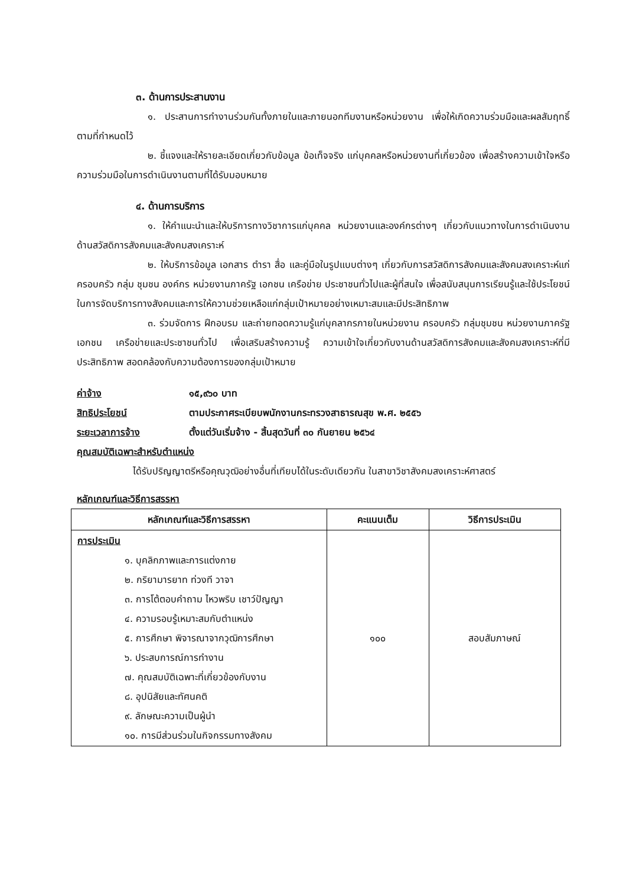๓. ด้านการประสานงาน
๑. ประสานการทำงานร่วมกันทั้งภายในและภายนอกทีมงานหรือหน่วยงาน เพื่อให้เกิดความร่วมมือและผลสัมฤทธิ์ตามที่กำหนดไว้
๒. ชี้แจงและให้รายละเอียดเกี่ยวกับข้อมูล ข้อเท็จจริง แก่บุคคลหรือหน่วยงานที่เกี่ยวข้อง เพื่อสร้างความเข้าใจหรือความร่วมมือในการดำเนินงานตามที่ได้รับมอบหมาย
๔. ด้านการบริการ
๑. ให้คำแนะนำและให้บริการทางวิชาการแก่บุคคล หน่วยงานและองค์กรต่างๆ เกี่ยวกับแนวทางในการดำเนินงานด้านสวัสดิการสังคมและสังคมสงเคราะห์
๒. ให้บริการข้อมูล เอกสาร ตำรา สื่อ และคู่มือในรูปแบบต่างๆ เกี่ยวกับการสวัสดิการสังคมและสังคมสงเคราะห์แก่ครอบครัว กลุ่ม ชุมชน องค์กร หน่วยงานภาครัฐ เอกชน เครือข่าย ประชาชนทั่วไปและผู้ที่สนใจ เพื่อสนับสนุนการเรียนรู้และใช้ประโยชน์ในการจัดบริการทางสังคมและการให้ความช่วยเหลือแก่กลุ่มเป้าหมายอย่างเหมาะสมและมีประสิทธิภาพ
๓. ร่วมจัดการ ฝึกอบรม และถ่ายทอดความรู้แก่บุคลากรภายในหน่วยงาน ครอบครัว กลุ่มชุมชน หน่วยงานภาครัฐ เอกชน เครือข่ายและประชาชนทั่วไป เพื่อเสริมสร้างความรู้ ความเข้าใจเกี่ยวกับงานด้านสวัสดิการสังคมและสังคมสงเคราะห์ที่มีประสิทธิภาพ สอดคล้องกับความต้องการของกลุ่มเป้าหมาย
ค่าจ้าง ๑๕,๙๖๐ บาท
สิทธิประโยชน์ ตามประกาศระเบียบพนักงานกระทรวงสาธารณสุข พ.ศ. ๒๕๕๖
ระยะเวลาการจ้าง ตั้งแต่วันเริ่มจ้าง - สิ้นสุดวันที่ ๓๐ กันยายน ๒๕๖๔
คุณสมบัติเฉพาะสำหรับตำแหน่ง
ได้รับปริญญาตรีหรือคุณวุฒิอย่างอื่นที่เทียบได้ในระดับเดียวกัน ในสาขาวิชาสังคมสงเคราะห์ศาสตร์
หลักเกณฑ์และวิธีการสรรหา
| หลักเกณฑ์และวิธีการสรรหา | คะแนนเต็ม | วิธีการประเมิน |
| --- | --- | --- |
| การประเมิน ๑. บุคลิกภาพและการแต่งกาย ๒. กริยามารยาท ท่วงที วาจา ๓. การโต้ตอบคำถาม ไหวพริบ เชาว์ปัญญา ๔. ความรอบรู้เหมาะสมกับตำแหน่ง ๕. การศึกษา พิจารณาจากวุฒิการศึกษา ๖. ประสบการณ์การทำงาน ๗. คุณสมบัติเฉพาะที่เกี่ยวข้องกับงาน ๘. อุปนิสัยและทัศนคติ ๙. ลักษณะความเป็นผู้นำ ๑๐. การมีส่วนร่วมในกิจกรรมทางสังคม | ๑๐๐ | สอบสัมภาษณ์ |